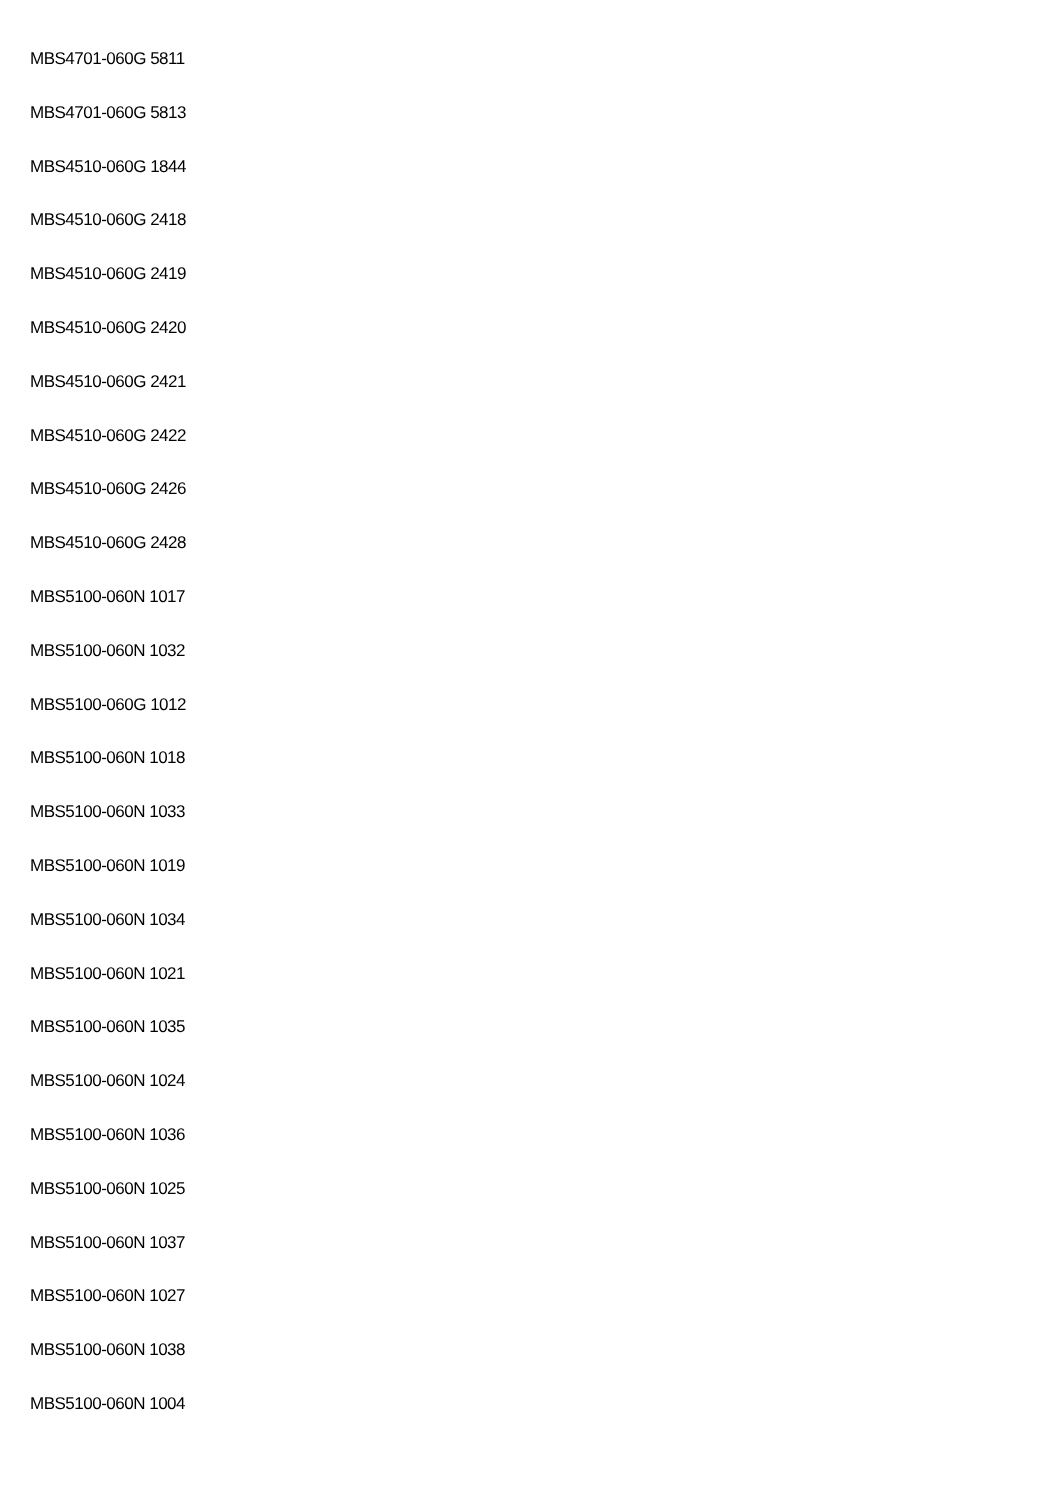MBS4701-060G 5811
MBS4701-060G 5813
MBS4510-060G 1844
MBS4510-060G 2418
MBS4510-060G 2419
MBS4510-060G 2420
MBS4510-060G 2421
MBS4510-060G 2422
MBS4510-060G 2426
MBS4510-060G 2428
MBS5100-060N 1017
MBS5100-060N 1032
MBS5100-060G 1012
MBS5100-060N 1018
MBS5100-060N 1033
MBS5100-060N 1019
MBS5100-060N 1034
MBS5100-060N 1021
MBS5100-060N 1035
MBS5100-060N 1024
MBS5100-060N 1036
MBS5100-060N 1025
MBS5100-060N 1037
MBS5100-060N 1027
MBS5100-060N 1038
MBS5100-060N 1004